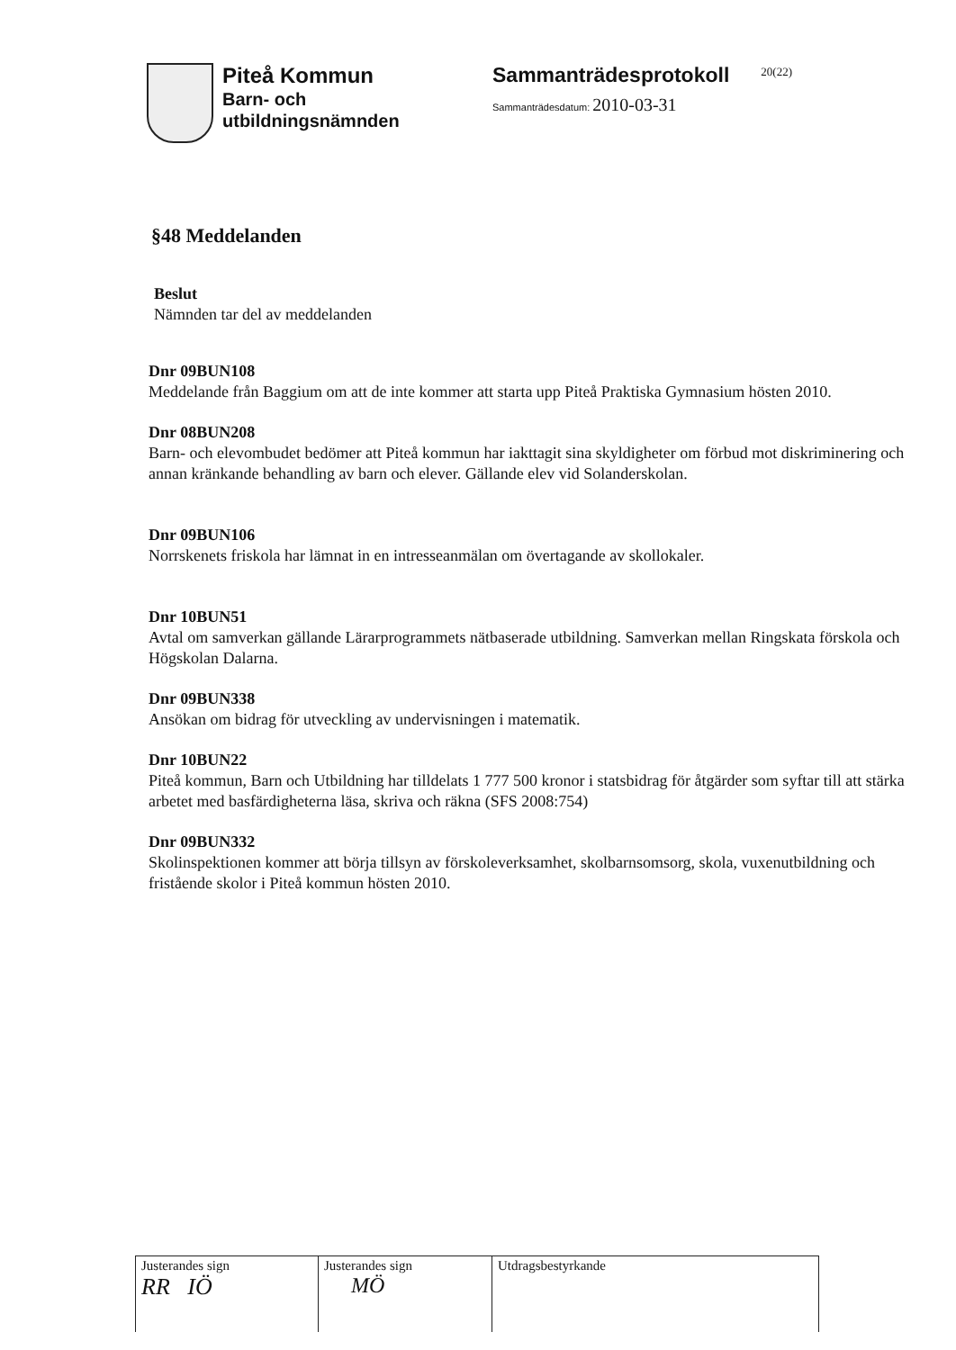Piteå Kommun
Barn- och
utbildningsnämnden
Sammanträdesprotokoll
Sammanträdesdatum: 2010-03-31
20(22)
§48 Meddelanden
Beslut
Nämnden tar del av meddelanden
Dnr 09BUN108
Meddelande från Baggium om att de inte kommer att starta upp Piteå Praktiska Gymnasium hösten 2010.
Dnr 08BUN208
Barn- och elevombudet bedömer att Piteå kommun har iakttagit sina skyldigheter om förbud mot diskriminering och annan kränkande behandling av barn och elever. Gällande elev vid Solanderskolan.
Dnr 09BUN106
Norrskenets friskola har lämnat in en intresseanmälan om övertagande av skollokaler.
Dnr 10BUN51
Avtal om samverkan gällande Lärarprogrammets nätbaserade utbildning. Samverkan mellan Ringskata förskola och Högskolan Dalarna.
Dnr 09BUN338
Ansökan om bidrag för utveckling av undervisningen i matematik.
Dnr 10BUN22
Piteå kommun, Barn och Utbildning har tilldelats 1 777 500 kronor i statsbidrag för åtgärder som syftar till att stärka arbetet med basfärdigheterna läsa, skriva och räkna (SFS 2008:754)
Dnr 09BUN332
Skolinspektionen kommer att börja tillsyn av förskoleverksamhet, skolbarnsomsorg, skola, vuxenutbildning och fristående skolor i Piteå kommun hösten 2010.
| Justerandes sign RR IÖ | Justerandes sign MÖ | Utdragsbestyrkande |